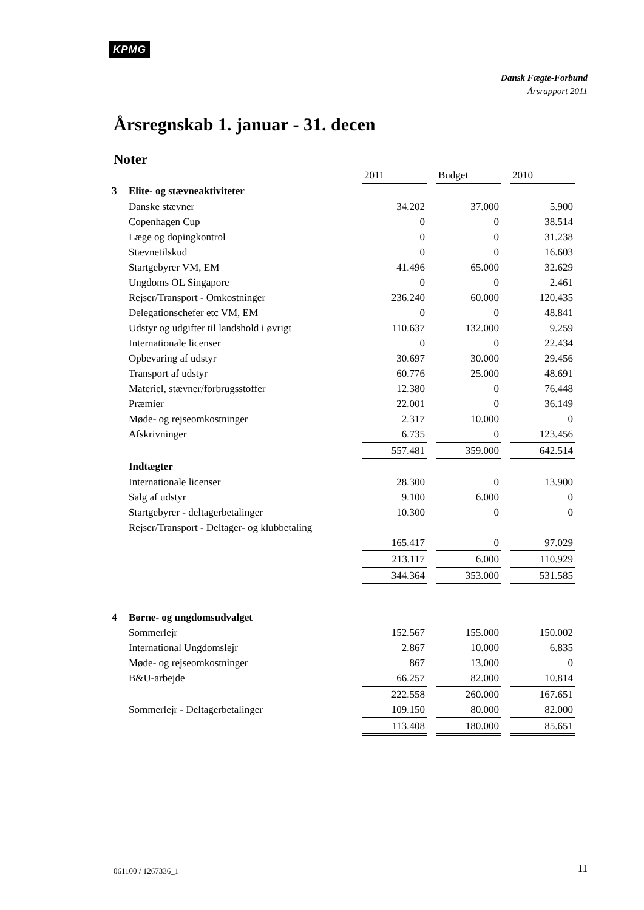KPMG
Dansk Fægte-Forbund
Årsrapport 2011
Årsregnskab 1. januar - 31. decen
Noter
| | | 2011 | | Budget | | 2010 |
| 3 | Elite- og stævneaktiviteter | | | | | |
| | Danske stævner | 34.202 | | 37.000 | | 5.900 |
| | Copenhagen Cup | 0 | | 0 | | 38.514 |
| | Læge og dopingkontrol | 0 | | 0 | | 31.238 |
| | Stævnetilskud | 0 | | 0 | | 16.603 |
| | Startgebyrer VM, EM | 41.496 | | 65.000 | | 32.629 |
| | Ungdoms OL Singapore | 0 | | 0 | | 2.461 |
| | Rejser/Transport - Omkostninger | 236.240 | | 60.000 | | 120.435 |
| | Delegationschefer etc VM, EM | 0 | | 0 | | 48.841 |
| | Udstyr og udgifter til landshold i øvrigt | 110.637 | | 132.000 | | 9.259 |
| | Internationale licenser | 0 | | 0 | | 22.434 |
| | Opbevaring af udstyr | 30.697 | | 30.000 | | 29.456 |
| | Transport af udstyr | 60.776 | | 25.000 | | 48.691 |
| | Materiel, stævner/forbrugsstoffer | 12.380 | | 0 | | 76.448 |
| | Præmier | 22.001 | | 0 | | 36.149 |
| | Møde- og rejseomkostninger | 2.317 | | 10.000 | | 0 |
| | Afskrivninger | 6.735 | | 0 | | 123.456 |
| | | 557.481 | | 359.000 | | 642.514 |
| | Indtægter | | | | | |
| | Internationale licenser | 28.300 | | 0 | | 13.900 |
| | Salg af udstyr | 9.100 | | 6.000 | | 0 |
| | Startgebyrer - deltagerbetalinger | 10.300 | | 0 | | 0 |
| | Rejser/Transport - Deltager- og klubbetaling | | | | | |
| | | 165.417 | | 0 | | 97.029 |
| | | 213.117 | | 6.000 | | 110.929 |
| | | 344.364 | | 353.000 | | 531.585 |
| 4 | Børne- og ungdomsudvalget | | | | | |
| | Sommerlejr | 152.567 | | 155.000 | | 150.002 |
| | International Ungdomslejr | 2.867 | | 10.000 | | 6.835 |
| | Møde- og rejseomkostninger | 867 | | 13.000 | | 0 |
| | B&U-arbejde | 66.257 | | 82.000 | | 10.814 |
| | | 222.558 | | 260.000 | | 167.651 |
| | Sommerlejr - Deltagerbetalinger | 109.150 | | 80.000 | | 82.000 |
| | | 113.408 | | 180.000 | | 85.651 |
061100 / 1267336_1 11